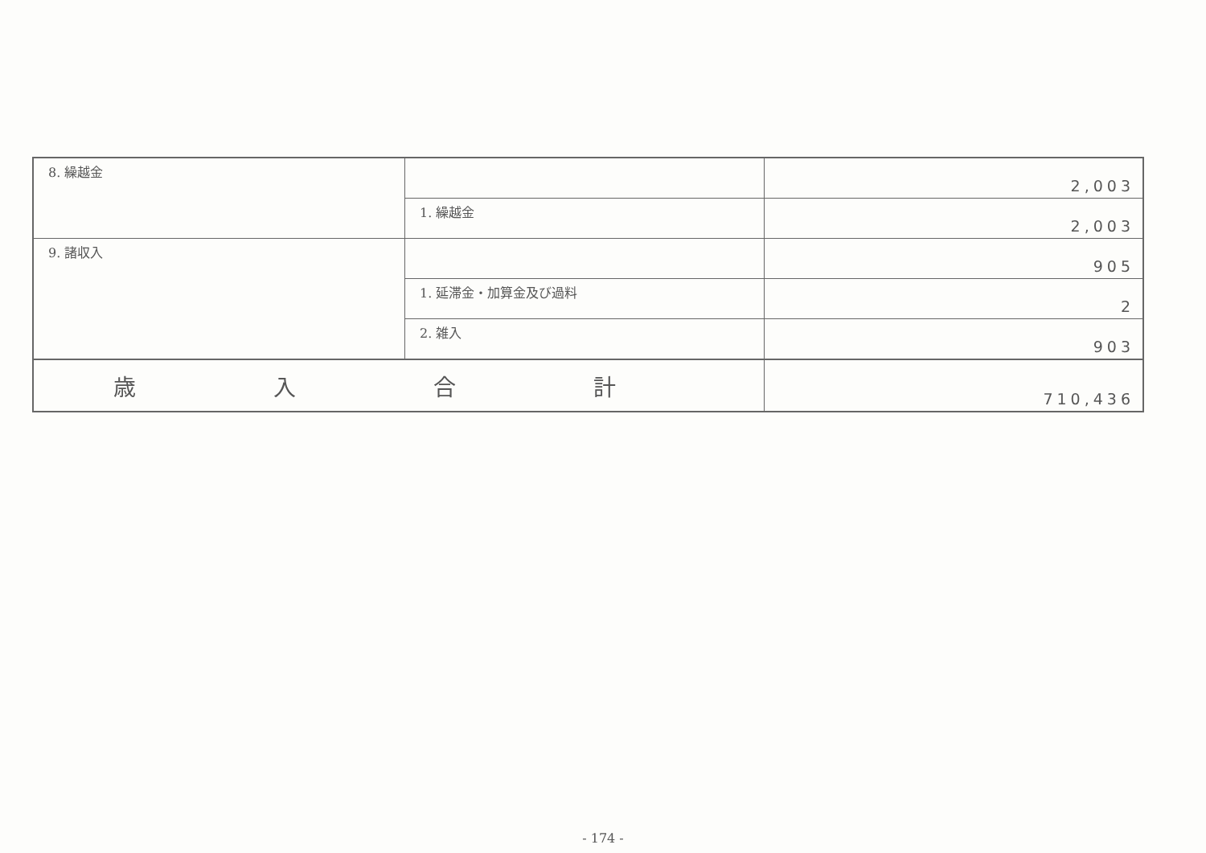| 8. 繰越金 | | 2,003 |
| | 1. 繰越金 | 2,003 |
| 9. 諸収入 | | 905 |
| | 1. 延滞金・加算金及び過料 | 2 |
| | 2. 雑入 | 903 |
| 歳 入 合 計 | | 710,436 |
- 174 -